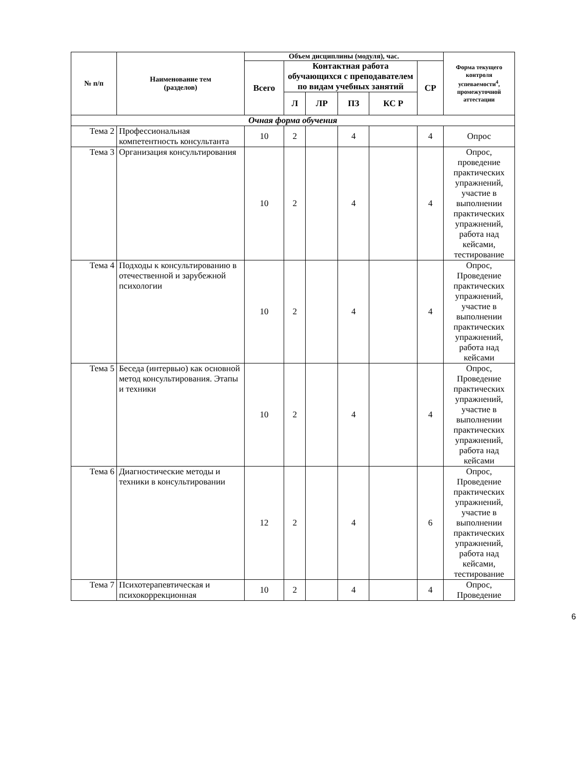| № п/п | Наименование тем (разделов) | Объем дисциплины (модуля), час. | | | | | | Форма текущего контроля успеваемости<sup>4</sup>, промежуточной аттестации |
| --- | --- | --- | --- | --- | --- | --- | --- | --- |
| | | Всего | Контактная работа обучающихся с преподавателем по видам учебных занятий | | | | СР | |
| | | | Л | ЛР | ПЗ | КС Р | | |
| Очная форма обучения | | | | | | | | |
| Тема 2 | Профессиональная компетентность консультанта | 10 | 2 | | 4 | | 4 | Опрос |
| Тема 3 | Организация консультирования | 10 | 2 | | 4 | | 4 | Опрос, проведение практических упражнений, участие в выполнении практических упражнений, работа над кейсами, тестирование |
| Тема 4 | Подходы к консультированию в отечественной и зарубежной психологии | 10 | 2 | | 4 | | 4 | Опрос, Проведение практических упражнений, участие в выполнении практических упражнений, работа над кейсами |
| Тема 5 | Беседа (интервью) как основной метод консультирования. Этапы и техники | 10 | 2 | | 4 | | 4 | Опрос, Проведение практических упражнений, участие в выполнении практических упражнений, работа над кейсами |
| Тема 6 | Диагностические методы и техники в консультировании | 12 | 2 | | 4 | | 6 | Опрос, Проведение практических упражнений, участие в выполнении практических упражнений, работа над кейсами, тестирование |
| Тема 7 | Психотерапевтическая и психокоррекционная | 10 | 2 | | 4 | | 4 | Опрос, Проведение |
6